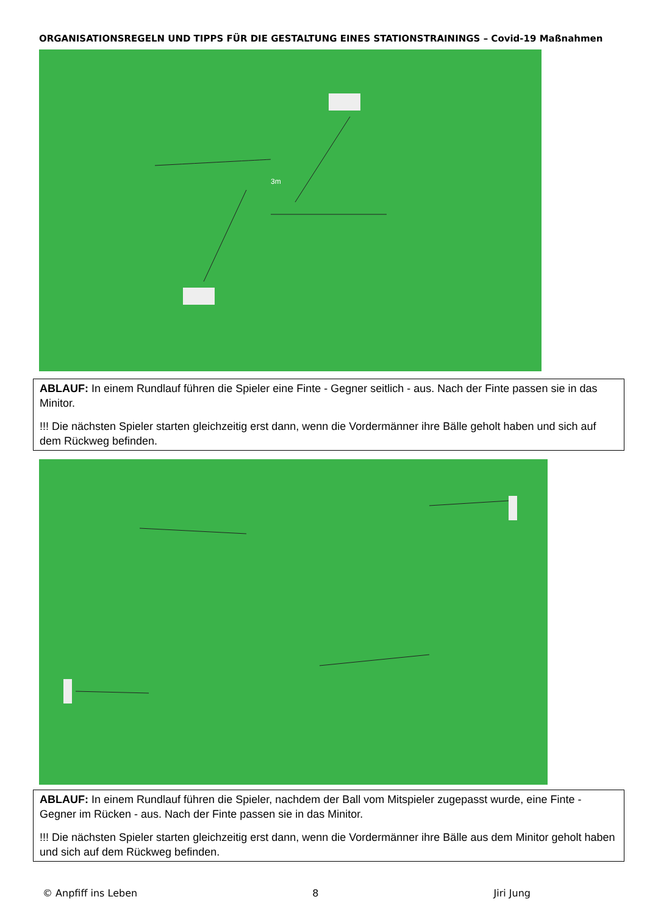ORGANISATIONSREGELN UND TIPPS FÜR DIE GESTALTUNG EINES STATIONSTRAININGS – Covid-19 Maßnahmen
3m
ABLAUF: In einem Rundlauf führen die Spieler eine Finte - Gegner seitlich - aus. Nach der Finte passen sie in das Minitor.
!!! Die nächsten Spieler starten gleichzeitig erst dann, wenn die Vordermänner ihre Bälle geholt haben und sich auf dem Rückweg befinden.
ABLAUF: In einem Rundlauf führen die Spieler, nachdem der Ball vom Mitspieler zugepasst wurde, eine Finte - Gegner im Rücken - aus. Nach der Finte passen sie in das Minitor.
!!! Die nächsten Spieler starten gleichzeitig erst dann, wenn die Vordermänner ihre Bälle aus dem Minitor geholt haben und sich auf dem Rückweg befinden.
© Anpfiff ins Leben 8 Jiri Jung